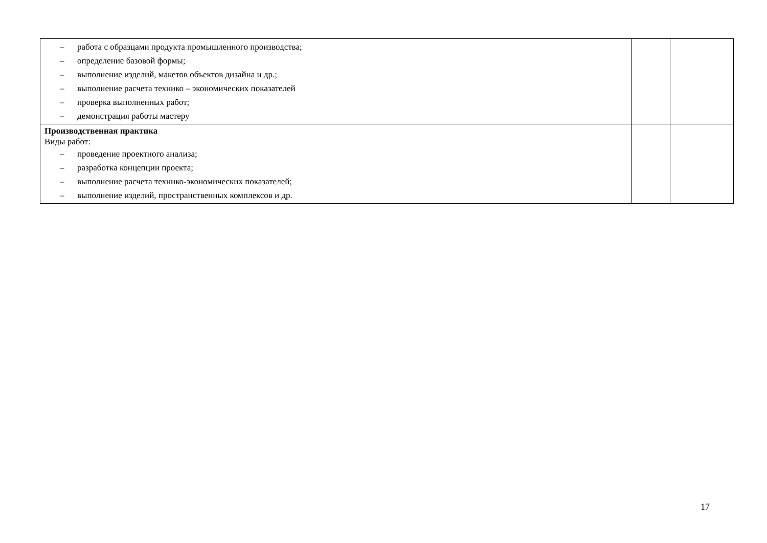| – работа с образцами продукта промышленного производства; – определение базовой формы; – выполнение изделий, макетов объектов дизайна и др.; – выполнение расчета технико – экономических показателей – проверка выполненных работ; – демонстрация работы мастеру | | |
| Производственная практика Виды работ: – проведение проектного анализа; – разработка концепции проекта; – выполнение расчета технико-экономических показателей; – выполнение изделий, пространственных комплексов и др. | | |
17